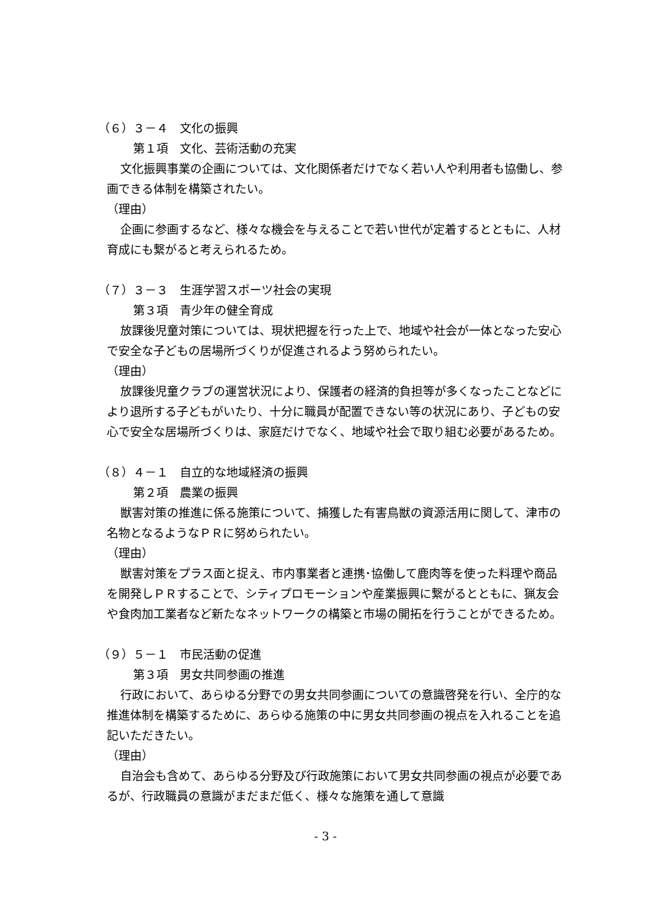（６）３－４　文化の振興
第１項　文化、芸術活動の充実
文化振興事業の企画については、文化関係者だけでなく若い人や利用者も協働し、参画できる体制を構築されたい。
（理由）
企画に参画するなど、様々な機会を与えることで若い世代が定着するとともに、人材育成にも繋がると考えられるため。
（７）３－３　生涯学習スポーツ社会の実現
第３項　青少年の健全育成
放課後児童対策については、現状把握を行った上で、地域や社会が一体となった安心で安全な子どもの居場所づくりが促進されるよう努められたい。
（理由）
放課後児童クラブの運営状況により、保護者の経済的負担等が多くなったことなどにより退所する子どもがいたり、十分に職員が配置できない等の状況にあり、子どもの安心で安全な居場所づくりは、家庭だけでなく、地域や社会で取り組む必要があるため。
（８）４－１　自立的な地域経済の振興
第２項　農業の振興
獣害対策の推進に係る施策について、捕獲した有害鳥獣の資源活用に関して、津市の名物となるようなＰＲに努められたい。
（理由）
獣害対策をプラス面と捉え、市内事業者と連携･協働して鹿肉等を使った料理や商品を開発しＰＲすることで、シティプロモーションや産業振興に繋がるとともに、猟友会や食肉加工業者など新たなネットワークの構築と市場の開拓を行うことができるため。
（９）５－１　市民活動の促進
第３項　男女共同参画の推進
行政において、あらゆる分野での男女共同参画についての意識啓発を行い、全庁的な推進体制を構築するために、あらゆる施策の中に男女共同参画の視点を入れることを追記いただきたい。
（理由）
自治会も含めて、あらゆる分野及び行政施策において男女共同参画の視点が必要であるが、行政職員の意識がまだまだ低く、様々な施策を通して意識
- 3 -